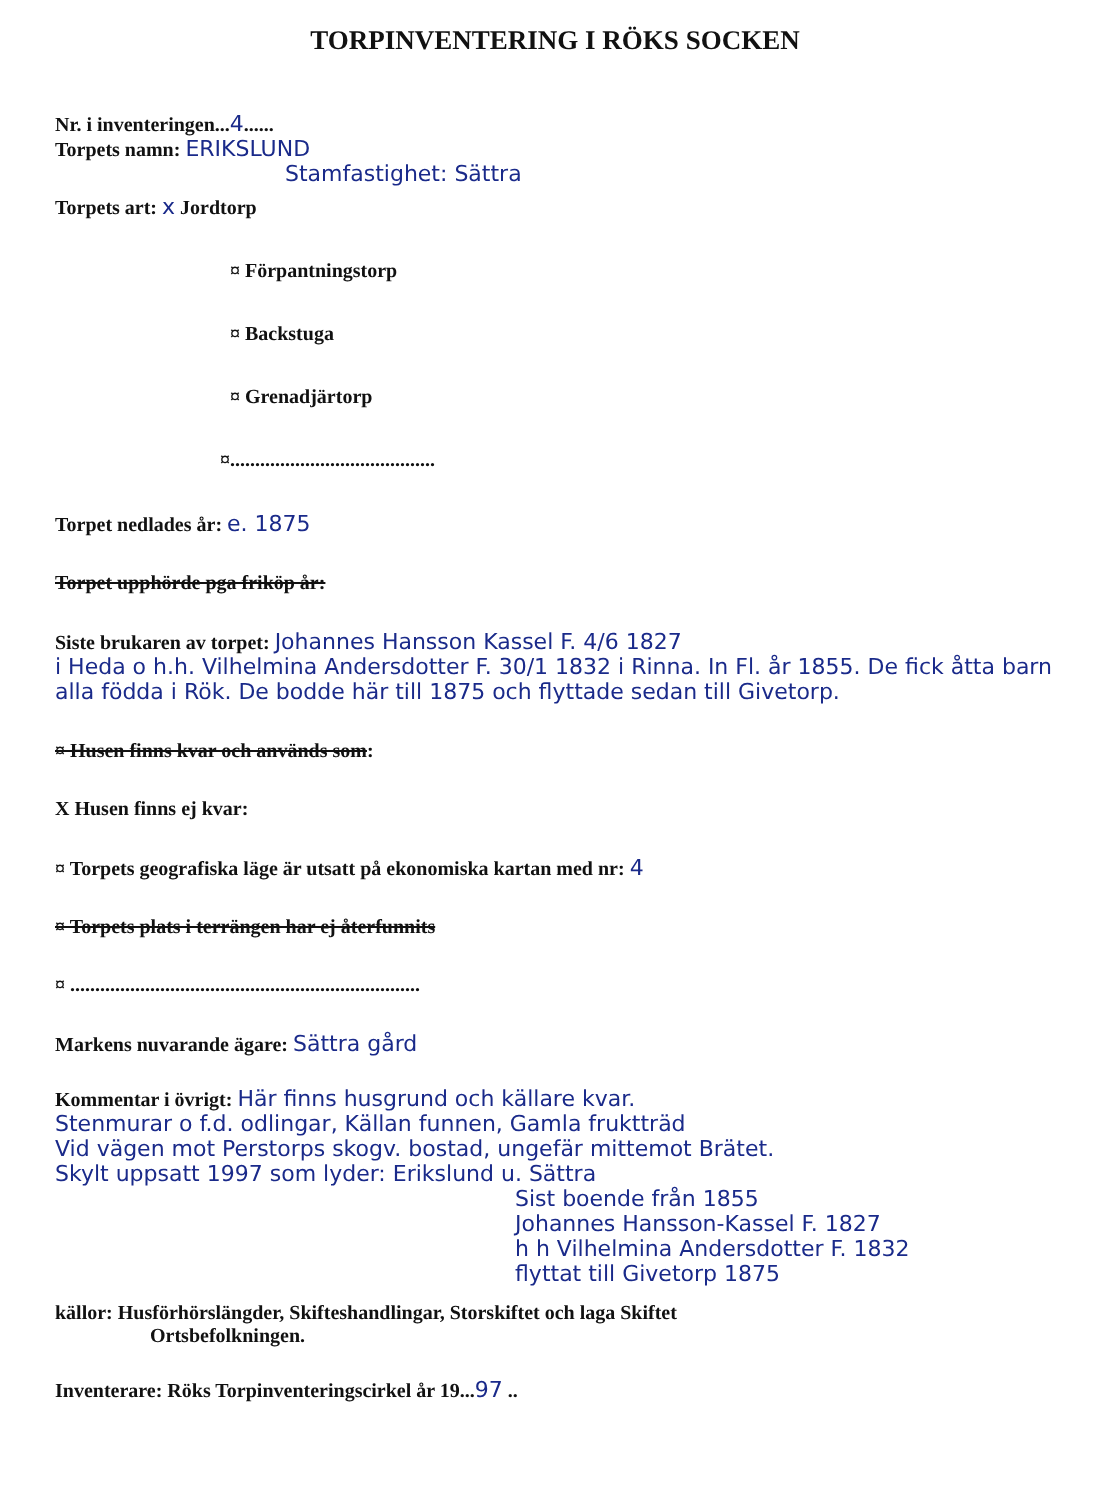TORPINVENTERING I RÖKS SOCKEN
Nr. i inventeringen...4......
Torpets namn: ERIKSLUND
Stamfastighet: Sättra
Torpets art: x Jordtorp
¤ Förpantningstorp
¤ Backstuga
¤ Grenadjärtorp
¤.........................................
Torpet nedlades år: e. 1875
Torpet upphörde pga friköp år:
Siste brukaren av torpet: Johannes Hansson Kassel F. 4/6 1827
i Heda o h.h. Vilhelmina Andersdotter F. 30/1 1832 i Rinna. In Fl. år 1855. De fick åtta barn alla födda i Rök. De bodde här till 1875 och flyttade sedan till Givetorp.
¤ Husen finns kvar och används som:
X Husen finns ej kvar:
¤ Torpets geografiska läge är utsatt på ekonomiska kartan med nr: 4
¤ Torpets plats i terrängen har ej återfunnits
¤ ......................................................................
Markens nuvarande ägare: Sättra gård
Kommentar i övrigt: Här finns husgrund och källare kvar.
Stenmurar o f.d. odlingar, Källan funnen, Gamla fruktträd
Vid vägen mot Perstorps skogv. bostad, ungefär mittemot Brätet.
Skylt uppsatt 1997 som lyder: Erikslund u. Sättra
Sist boende från 1855
Johannes Hansson-Kassel F. 1827
h h Vilhelmina Andersdotter F. 1832
flyttat till Givetorp 1875
källor: Husförhörslängder, Skifteshandlingar, Storskiftet och laga Skiftet
Ortsbefolkningen.
Inventerare: Röks Torpinventeringscirkel år 19...97 ..